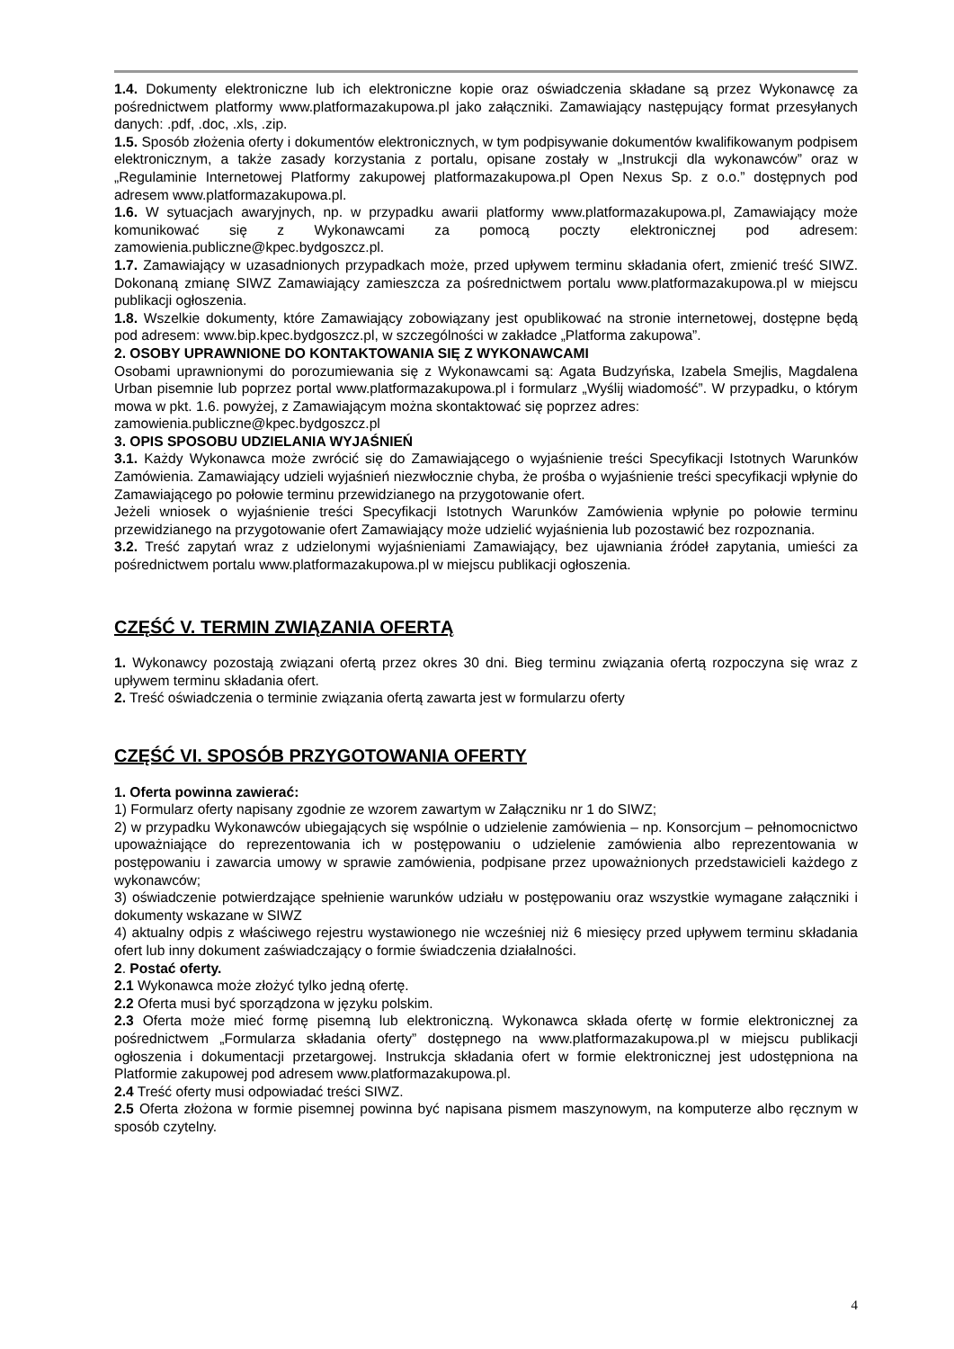1.4. Dokumenty elektroniczne lub ich elektroniczne kopie oraz oświadczenia składane są przez Wykonawcę za pośrednictwem platformy www.platformazakupowa.pl jako załączniki. Zamawiający następujący format przesyłanych danych: .pdf, .doc, .xls, .zip.
1.5. Sposób złożenia oferty i dokumentów elektronicznych, w tym podpisywanie dokumentów kwalifikowanym podpisem elektronicznym, a także zasady korzystania z portalu, opisane zostały w „Instrukcji dla wykonawców” oraz w „Regulaminie Internetowej Platformy zakupowej platformazakupowa.pl Open Nexus Sp. z o.o.” dostępnych pod adresem www.platformazakupowa.pl.
1.6. W sytuacjach awaryjnych, np. w przypadku awarii platformy www.platformazakupowa.pl, Zamawiający może komunikować się z Wykonawcami za pomocą poczty elektronicznej pod adresem: zamowienia.publiczne@kpec.bydgoszcz.pl.
1.7. Zamawiający w uzasadnionych przypadkach może, przed upływem terminu składania ofert, zmienić treść SIWZ. Dokonaną zmianę SIWZ Zamawiający zamieszcza za pośrednictwem portalu www.platformazakupowa.pl w miejscu publikacji ogłoszenia.
1.8. Wszelkie dokumenty, które Zamawiający zobowiązany jest opublikować na stronie internetowej, dostępne będą pod adresem: www.bip.kpec.bydgoszcz.pl, w szczególności w zakładce „Platforma zakupowa”.
2. OSOBY UPRAWNIONE DO KONTAKTOWANIA SIĘ Z WYKONAWCAMI
Osobami uprawnionymi do porozumiewania się z Wykonawcami są: Agata Budzyńska, Izabela Smejlis, Magdalena Urban pisemnie lub poprzez portal www.platformazakupowa.pl i formularz „Wyślij wiadomość”. W przypadku, o którym mowa w pkt. 1.6. powyżej, z Zamawiającym można skontaktować się poprzez adres:
zamowienia.publiczne@kpec.bydgoszcz.pl
3. OPIS SPOSOBU UDZIELANIA WYJAŚNIEŃ
3.1. Każdy Wykonawca może zwrócić się do Zamawiającego o wyjaśnienie treści Specyfikacji Istotnych Warunków Zamówienia. Zamawiający udzieli wyjaśnień niezwłocznie chyba, że prośba o wyjaśnienie treści specyfikacji wpłynie do Zamawiającego po połowie terminu przewidzianego na przygotowanie ofert.
Jeżeli wniosek o wyjaśnienie treści Specyfikacji Istotnych Warunków Zamówienia wpłynie po połowie terminu przewidzianego na przygotowanie ofert Zamawiający może udzielić wyjaśnienia lub pozostawić bez rozpoznania.
3.2. Treść zapytań wraz z udzielonymi wyjaśnieniami Zamawiający, bez ujawniania źródeł zapytania, umieści za pośrednictwem portalu www.platformazakupowa.pl w miejscu publikacji ogłoszenia.
CZĘŚĆ V. TERMIN ZWIĄZANIA OFERTĄ
1. Wykonawcy pozostają związani ofertą przez okres 30 dni. Bieg terminu związania ofertą rozpoczyna się wraz z upływem terminu składania ofert.
2. Treść oświadczenia o terminie związania ofertą zawarta jest w formularzu oferty
CZĘŚĆ VI. SPOSÓB PRZYGOTOWANIA OFERTY
1. Oferta powinna zawierać:
1) Formularz oferty napisany zgodnie ze wzorem zawartym w Załączniku nr 1 do SIWZ;
2) w przypadku Wykonawców ubiegających się wspólnie o udzielenie zamówienia – np. Konsorcjum – pełnomocnictwo upoważniające do reprezentowania ich w postępowaniu o udzielenie zamówienia albo reprezentowania w postępowaniu i zawarcia umowy w sprawie zamówienia, podpisane przez upoważnionych przedstawicieli każdego z wykonawców;
3) oświadczenie potwierdzające spełnienie warunków udziału w postępowaniu oraz wszystkie wymagane załączniki i dokumenty wskazane w SIWZ
4) aktualny odpis z właściwego rejestru wystawionego nie wcześniej niż 6 miesięcy przed upływem terminu składania ofert lub inny dokument zaświadczający o formie świadczenia działalności.
2. Postać oferty.
2.1 Wykonawca może złożyć tylko jedną ofertę.
2.2 Oferta musi być sporządzona w języku polskim.
2.3 Oferta może mieć formę pisemną lub elektroniczną. Wykonawca składa ofertę w formie elektronicznej za pośrednictwem „Formularza składania oferty” dostępnego na www.platformazakupowa.pl w miejscu publikacji ogłoszenia i dokumentacji przetargowej. Instrukcja składania ofert w formie elektronicznej jest udostępniona na Platformie zakupowej pod adresem www.platformazakupowa.pl.
2.4 Treść oferty musi odpowiadać treści SIWZ.
2.5 Oferta złożona w formie pisemnej powinna być napisana pismem maszynowym, na komputerze albo ręcznym w sposób czytelny.
4